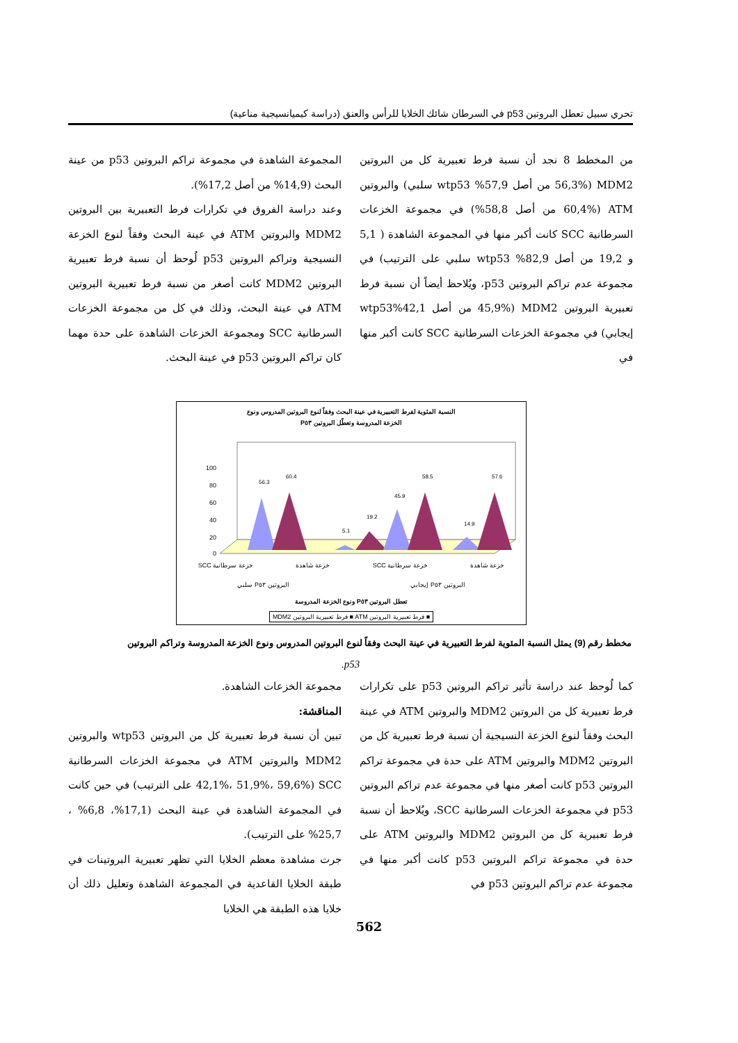تحري سبيل تعطل البروتين p53 في السرطان شائك الخلايا للرأس والعنق (دراسة كيميانسيجية مناعية)
من المخطط 8 نجد أن نسبة فرط تعبيرية كل من البروتين MDM2 (56,3% من أصل 57,9% wtp53 سلبي) والبروتين ATM (60,4% من أصل 58,8%) في مجموعة الخزعات السرطانية SCC كانت أكبر منها في المجموعة الشاهدة ( 5,1 و 19,2 من أصل 82,9% wtp53 سلبي على الترتيب) في مجموعة عدم تراكم البروتين p53، ويُلاحظ أيضاً أن نسبة فرط تعبيرية البروتين MDM2 (45,9% من أصل 42,1%wtp53 إيجابي) في مجموعة الخزعات السرطانية SCC كانت أكبر منها في
المجموعة الشاهدة في مجموعة تراكم البروتين p53 من عينة البحث (14,9% من أصل 17,2%).
وعند دراسة الفروق في تكرارات فرط التعبيرية بين البروتين MDM2 والبروتين ATM في عينة البحث وفقاً لنوع الخزعة النسيجية وتراكم البروتين p53 لُوحظ أن نسبة فرط تعبيرية البروتين MDM2 كانت أصغر من نسبة فرط تعبيرية البروتين ATM في عينة البحث، وذلك في كل من مجموعة الخزعات السرطانية SCC ومجموعة الخزعات الشاهدة على حدة مهما كان تراكم البروتين p53 في عينة البحث.
النسبة المئوية لفرط التعبيرية في عينة البحث وفقاً لنوع البروتين المدروس ونوع
الخزعة المدروسة وتعطّل البروتين P٥٣
100
80
60
40
20
0
56.3
60.4
5.1
19.2
45.9
58.5
14.9
57.6
خزعة شاهدة خزعة سرطانية SCC خزعة شاهدة خزعة سرطانية SCC
البروتين P٥٣ إيجابي البروتين P٥٣ سلبي
تعطل البروتين P٥٣ ونوع الخزعة المدروسة
■ فرط تعبيرية البروتين ATM ■ فرط تعبيرية البروتين MDM2
مخطط رقم (9) يمثل النسبة المئوية لفرط التعبيرية في عينة البحث وفقاً لنوع البروتين المدروس ونوع الخزعة المدروسة وتراكم البروتين
p53.
كما لُوحظ عند دراسة تأثير تراكم البروتين p53 على تكرارات فرط تعبيرية كل من البروتين MDM2 والبروتين ATM في عينة البحث وفقاً لنوع الخزعة النسيجية أن نسبة فرط تعبيرية كل من البروتين MDM2 والبروتين ATM على حدة في مجموعة تراكم البروتين p53 كانت أصغر منها في مجموعة عدم تراكم البروتين p53 في مجموعة الخزعات السرطانية SCC، ويُلاحظ أن نسبة فرط تعبيرية كل من البروتين MDM2 والبروتين ATM على حدة في مجموعة تراكم البروتين p53 كانت أكبر منها في مجموعة عدم تراكم البروتين p53 في
مجموعة الخزعات الشاهدة.
المناقشة:
تبين أن نسبة فرط تعبيرية كل من البروتين wtp53 والبروتين MDM2 والبروتين ATM في مجموعة الخزعات السرطانية SCC (42,1%، 51,9%، 59,6% على الترتيب) في حين كانت في المجموعة الشاهدة في عينة البحث (17,1%، 6,8% ، 25,7% على الترتيب).
جرت مشاهدة معظم الخلايا التي تظهر تعبيرية البروتينات في طبقة الخلايا القاعدية في المجموعة الشاهدة وتعليل ذلك أن خلايا هذه الطبقة هي الخلايا
562